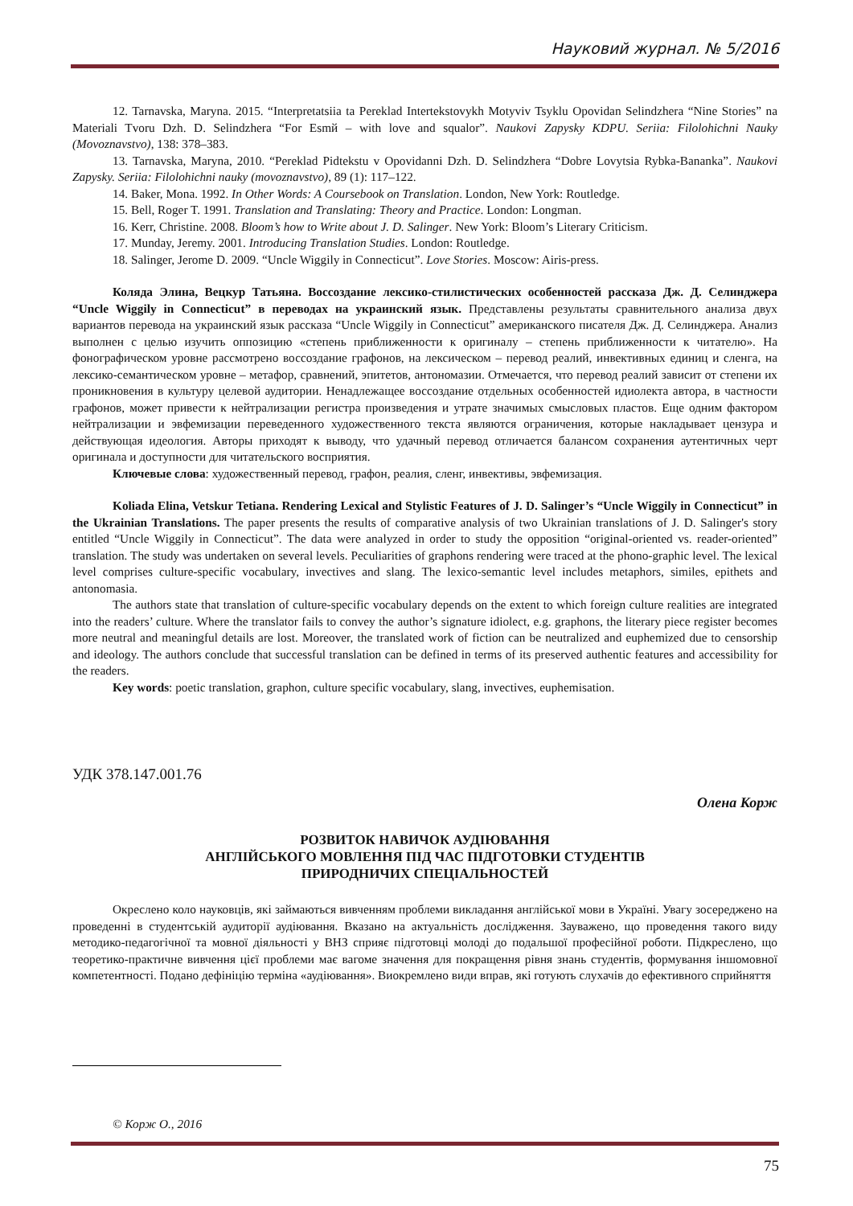Науковий журнал. № 5/2016
12. Tarnavska, Maryna. 2015. “Interpretatsiia ta Pereklad Intertekstovykh Motyviv Tsyklu Opovidan Selindzhera “Nine Stories” na Materiali Tvoru Dzh. D. Selindzhera “For Esmй – with love and squalor”. Naukovi Zapysky KDPU. Seriia: Filolohichni Nauky (Movoznavstvo), 138: 378–383.
13. Tarnavska, Maryna, 2010. “Pereklad Pidtekstu v Opovidanni Dzh. D. Selindzhera “Dobre Lovytsia Rybka-Bananka”. Naukovi Zapysky. Seriia: Filolohichni nauky (movoznavstvo), 89 (1): 117–122.
14. Baker, Mona. 1992. In Other Words: A Coursebook on Translation. London, New York: Routledge.
15. Bell, Roger T. 1991. Translation and Translating: Theory and Practice. London: Longman.
16. Kerr, Christine. 2008. Bloom’s how to Write about J. D. Salinger. New York: Bloom’s Literary Criticism.
17. Munday, Jeremy. 2001. Introducing Translation Studies. London: Routledge.
18. Salinger, Jerome D. 2009. “Uncle Wiggily in Connecticut”. Love Stories. Moscow: Airis-press.
Коляда Элина, Вецкур Татьяна. Воссоздание лексико-стилистических особенностей рассказа Дж. Д. Селинджера “Uncle Wiggily in Connecticut” в переводах на украинский язык. Представлены результаты сравнительного анализа двух вариантов перевода на украинский язык рассказа “Uncle Wiggily in Connecticut” американского писателя Дж. Д. Селинджера. Анализ выполнен с целью изучить оппозицию «степень приближенности к оригиналу – степень приближенности к читателю». На фонографическом уровне рассмотрено воссоздание графонов, на лексическом – перевод реалий, инвективных единиц и сленга, на лексико-семантическом уровне – метафор, сравнений, эпитетов, антономазии. Отмечается, что перевод реалий зависит от степени их проникновения в культуру целевой аудитории. Ненадлежащее воссоздание отдельных особенностей идиолекта автора, в частности графонов, может привести к нейтрализации регистра произведения и утрате значимых смысловых пластов. Еще одним фактором нейтрализации и эвфемизации переведенного художественного текста являются ограничения, которые накладывает цензура и действующая идеология. Авторы приходят к выводу, что удачный перевод отличается балансом сохранения аутентичных черт оригинала и доступности для читательского восприятия.
Ключевые слова: художественный перевод, графон, реалия, сленг, инвективы, эвфемизация.
Koliada Elina, Vetskur Tetiana. Rendering Lexical and Stylistic Features of J. D. Salinger’s “Uncle Wiggily in Connecticut” in the Ukrainian Translations. The paper presents the results of comparative analysis of two Ukrainian translations of J. D. Salinger's story entitled “Uncle Wiggily in Connecticut”. The data were analyzed in order to study the opposition “original-oriented vs. reader-oriented” translation. The study was undertaken on several levels. Peculiarities of graphons rendering were traced at the phono-graphic level. The lexical level comprises culture-specific vocabulary, invectives and slang. The lexico-semantic level includes metaphors, similes, epithets and antonomasia.
The authors state that translation of culture-specific vocabulary depends on the extent to which foreign culture realities are integrated into the readers’ culture. Where the translator fails to convey the author’s signature idiolect, e.g. graphons, the literary piece register becomes more neutral and meaningful details are lost. Moreover, the translated work of fiction can be neutralized and euphemized due to censorship and ideology. The authors conclude that successful translation can be defined in terms of its preserved authentic features and accessibility for the readers.
Key words: poetic translation, graphon, culture specific vocabulary, slang, invectives, euphemisation.
УДК 378.147.001.76
Олена Корж
РОЗВИТОК НАВИЧОК АУДІЮВАННЯ
АНГЛІЙСЬКОГО МОВЛЕННЯ ПІД ЧАС ПІДГОТОВКИ СТУДЕНТІВ
ПРИРОДНИЧИХ СПЕЦІАЛЬНОСТЕЙ
Окреслено коло науковців, які займаються вивченням проблеми викладання англійської мови в Україні. Увагу зосереджено на проведенні в студентській аудиторії аудіювання. Вказано на актуальність дослідження. Зауважено, що проведення такого виду методико-педагогічної та мовної діяльності у ВНЗ сприяє підготовці молоді до подальшої професійної роботи. Підкреслено, що теоретико-практичне вивчення цієї проблеми має вагоме значення для покращення рівня знань студентів, формування іншомовної компетентності. Подано дефініцію терміна «аудіювання». Виокремлено види вправ, які готують слухачів до ефективного сприйняття
© Корж О., 2016
75